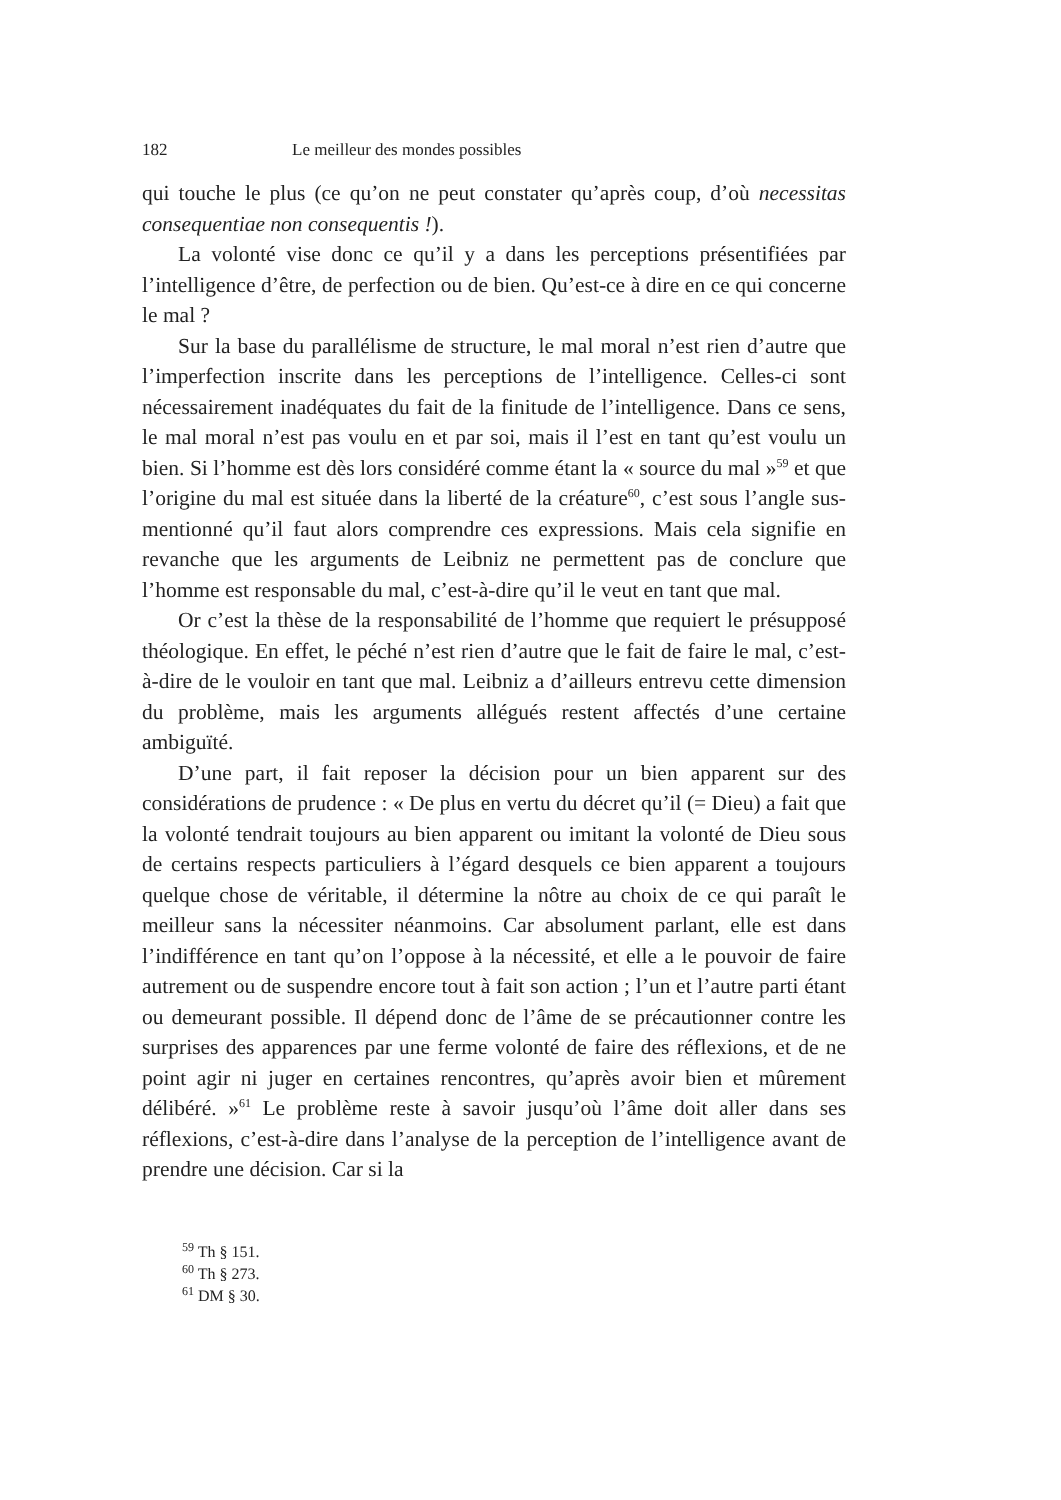182 Le meilleur des mondes possibles
qui touche le plus (ce qu’on ne peut constater qu’après coup, d’où necessitas consequentiae non consequentis !).
La volonté vise donc ce qu’il y a dans les perceptions présentifiées par l’intelligence d’être, de perfection ou de bien. Qu’est-ce à dire en ce qui concerne le mal ?
Sur la base du parallélisme de structure, le mal moral n’est rien d’autre que l’imperfection inscrite dans les perceptions de l’intelligence. Celles-ci sont nécessairement inadéquates du fait de la finitude de l’intelligence. Dans ce sens, le mal moral n’est pas voulu en et par soi, mais il l’est en tant qu’est voulu un bien. Si l’homme est dès lors considéré comme étant la « source du mal »<sup>59</sup> et que l’origine du mal est située dans la liberté de la créature<sup>60</sup>, c’est sous l’angle sus-mentionné qu’il faut alors comprendre ces expressions. Mais cela signifie en revanche que les arguments de Leibniz ne permettent pas de conclure que l’homme est responsable du mal, c’est-à-dire qu’il le veut en tant que mal.
Or c’est la thèse de la responsabilité de l’homme que requiert le présupposé théologique. En effet, le péché n’est rien d’autre que le fait de faire le mal, c’est-à-dire de le vouloir en tant que mal. Leibniz a d’ailleurs entrevu cette dimension du problème, mais les arguments allégués restent affectés d’une certaine ambiguïté.
D’une part, il fait reposer la décision pour un bien apparent sur des considérations de prudence : « De plus en vertu du décret qu’il (= Dieu) a fait que la volonté tendrait toujours au bien apparent ou imitant la volonté de Dieu sous de certains respects particuliers à l’égard desquels ce bien apparent a toujours quelque chose de véritable, il détermine la nôtre au choix de ce qui paraît le meilleur sans la nécessiter néanmoins. Car absolument parlant, elle est dans l’indifférence en tant qu’on l’oppose à la nécessité, et elle a le pouvoir de faire autrement ou de suspendre encore tout à fait son action ; l’un et l’autre parti étant ou demeurant possible. Il dépend donc de l’âme de se précautionner contre les surprises des apparences par une ferme volonté de faire des réflexions, et de ne point agir ni juger en certaines rencontres, qu’après avoir bien et mûrement délibéré. »<sup>61</sup> Le problème reste à savoir jusqu’où l’âme doit aller dans ses réflexions, c’est-à-dire dans l’analyse de la perception de l’intelligence avant de prendre une décision. Car si la
<sup>59</sup> Th § 151.
<sup>60</sup> Th § 273.
<sup>61</sup> DM § 30.